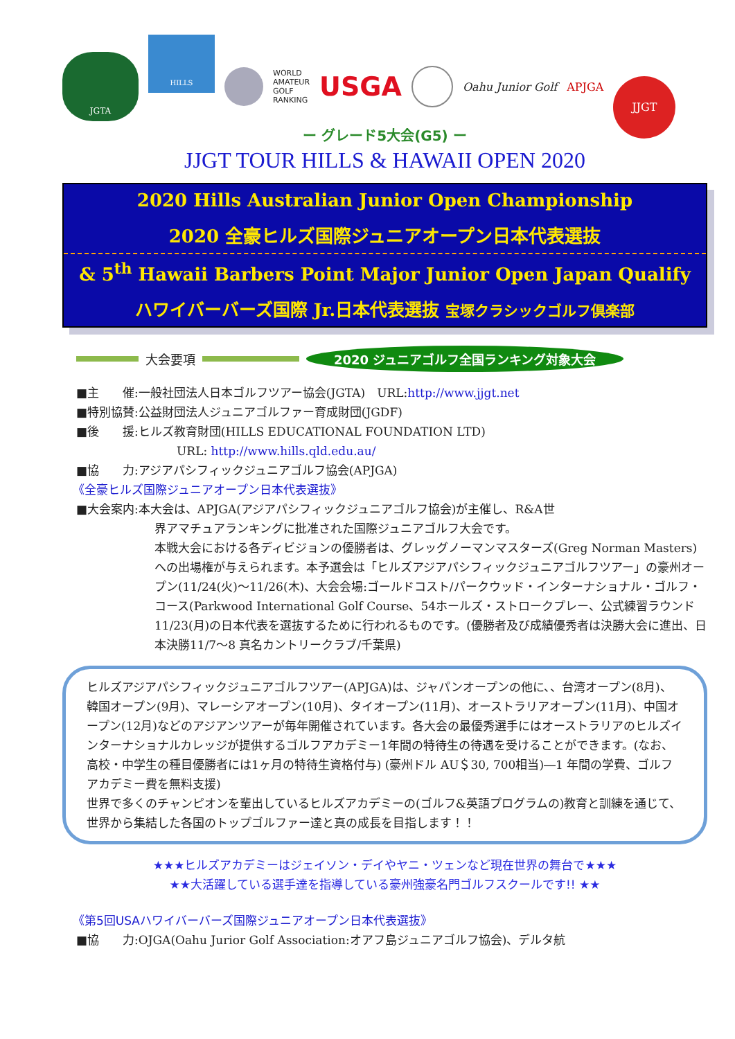JGTA HILLS WORLD
AMATEUR
GOLF
RANKING USGA Oahu Junior Golf APJGA JJGT
ー グレード5大会(G5) ー
JJGT TOUR HILLS & HAWAII OPEN 2020
2020 Hills Australian Junior Open Championship
2020 全豪ヒルズ国際ジュニアオープン日本代表選抜
& 5<sup>th</sup> Hawaii Barbers Point Major Junior Open Japan Qualify
ハワイバーバーズ国際 Jr.日本代表選抜 宝塚クラシックゴルフ倶楽部
大会要項 2020 ジュニアゴルフ全国ランキング対象大会
■主　　催:一般社団法人日本ゴルフツアー協会(JGTA)　URL:http://www.jjgt.net
■特別協賛:公益財団法人ジュニアゴルファー育成財団(JGDF)
■後　　援:ヒルズ教育財団(HILLS EDUCATIONAL FOUNDATION LTD)
URL: http://www.hills.qld.edu.au/
■協　　力:アジアパシフィックジュニアゴルフ協会(APJGA)
《全豪ヒルズ国際ジュニアオープン日本代表選抜》
■大会案内:本大会は、APJGA(アジアパシフィックジュニアゴルフ協会)が主催し、R&A世
界アマチュアランキングに批准された国際ジュニアゴルフ大会です。
本戦大会における各ディビジョンの優勝者は、グレッグノーマンマスターズ(Greg Norman Masters)への出場権が与えられます。本予選会は「ヒルズアジアパシフィックジュニアゴルフツアー」の豪州オープン(11/24(火)～11/26(木)、大会会場:ゴールドコスト/パークウッド・インターナショナル・ゴルフ・コース(Parkwood International Golf Course、54ホールズ・ストロークプレー、公式練習ラウンド11/23(月)の日本代表を選抜するために行われるものです。(優勝者及び成績優秀者は決勝大会に進出、日本決勝11/7～8 真名カントリークラブ/千葉県)
ヒルズアジアパシフィックジュニアゴルフツアー(APJGA)は、ジャパンオープンの他に、、台湾オープン(8月)、韓国オープン(9月)、マレーシアオープン(10月)、タイオープン(11月)、オーストラリアオープン(11月)、中国オープン(12月)などのアジアンツアーが毎年開催されています。各大会の最優秀選手にはオーストラリアのヒルズインターナショナルカレッジが提供するゴルフアカデミー1年間の特待生の待遇を受けることができます。(なお、高校・中学生の種目優勝者には1ヶ月の特待生資格付与) (豪州ドル AU＄30, 700相当)―1 年間の学費、ゴルフアカデミー費を無料支援)
世界で多くのチャンピオンを輩出しているヒルズアカデミーの(ゴルフ&英語プログラムの)教育と訓練を通じて、世界から集結した各国のトップゴルファー達と真の成長を目指します！！
★★★ヒルズアカデミーはジェイソン・デイやヤニ・ツェンなど現在世界の舞台で★★★
★★大活躍している選手達を指導している豪州強豪名門ゴルフスクールです!! ★★
《第5回USAハワイバーバーズ国際ジュニアオープン日本代表選抜》
■協　　力:OJGA(Oahu Jurior Golf Association:オアフ島ジュニアゴルフ協会)、デルタ航